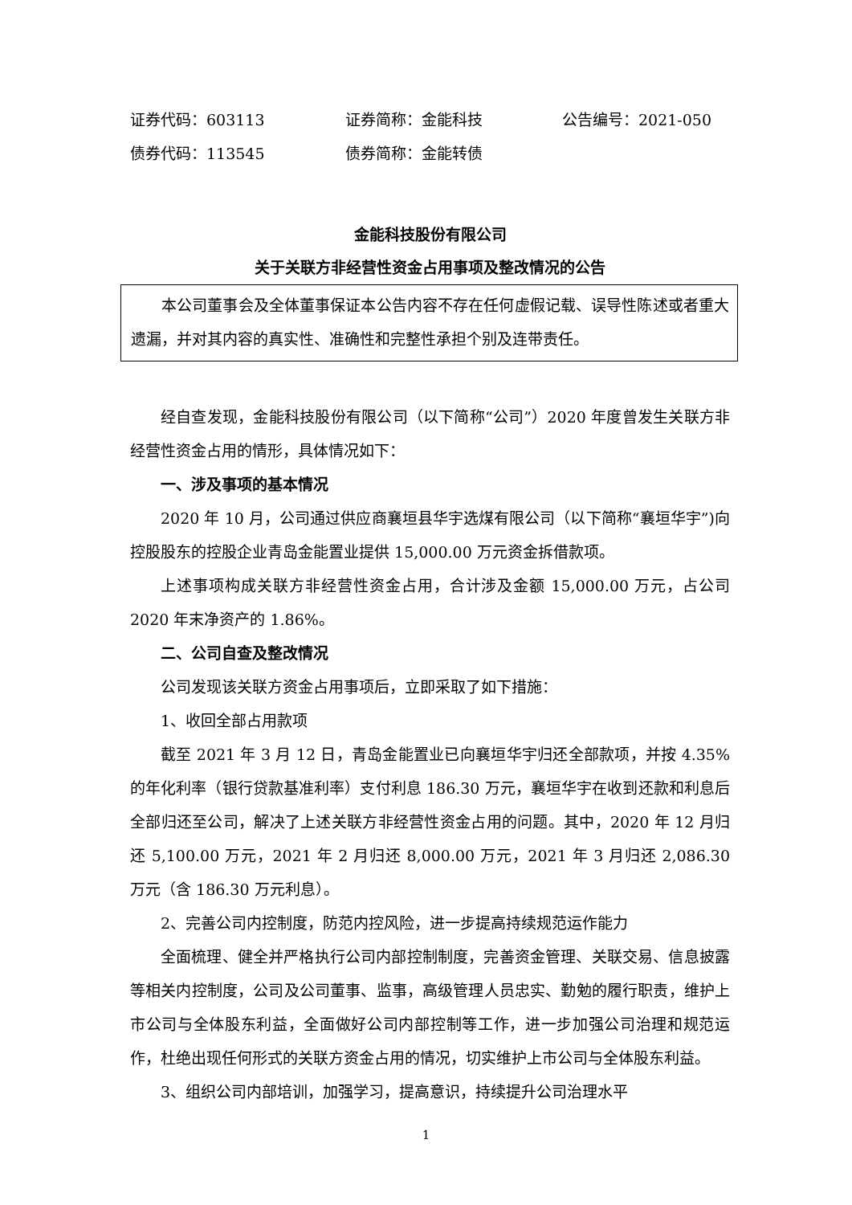证券代码：603113 证券简称：金能科技 公告编号：2021-050
债券代码：113545 债券简称：金能转债
金能科技股份有限公司
关于关联方非经营性资金占用事项及整改情况的公告
本公司董事会及全体董事保证本公告内容不存在任何虚假记载、误导性陈述或者重大遗漏，并对其内容的真实性、准确性和完整性承担个别及连带责任。
经自查发现，金能科技股份有限公司（以下简称“公司”）2020 年度曾发生关联方非经营性资金占用的情形，具体情况如下：
一、涉及事项的基本情况
2020 年 10 月，公司通过供应商襄垣县华宇选煤有限公司（以下简称“襄垣华宇”)向控股股东的控股企业青岛金能置业提供 15,000.00 万元资金拆借款项。
上述事项构成关联方非经营性资金占用，合计涉及金额 15,000.00 万元，占公司 2020 年末净资产的 1.86%。
二、公司自查及整改情况
公司发现该关联方资金占用事项后，立即采取了如下措施：
1、收回全部占用款项
截至 2021 年 3 月 12 日，青岛金能置业已向襄垣华宇归还全部款项，并按 4.35%的年化利率（银行贷款基准利率）支付利息 186.30 万元，襄垣华宇在收到还款和利息后全部归还至公司，解决了上述关联方非经营性资金占用的问题。其中，2020 年 12 月归还 5,100.00 万元，2021 年 2 月归还 8,000.00 万元，2021 年 3 月归还 2,086.30 万元（含 186.30 万元利息）。
2、完善公司内控制度，防范内控风险，进一步提高持续规范运作能力
全面梳理、健全并严格执行公司内部控制制度，完善资金管理、关联交易、信息披露等相关内控制度，公司及公司董事、监事，高级管理人员忠实、勤勉的履行职责，维护上市公司与全体股东利益，全面做好公司内部控制等工作，进一步加强公司治理和规范运作，杜绝出现任何形式的关联方资金占用的情况，切实维护上市公司与全体股东利益。
3、组织公司内部培训，加强学习，提高意识，持续提升公司治理水平
1